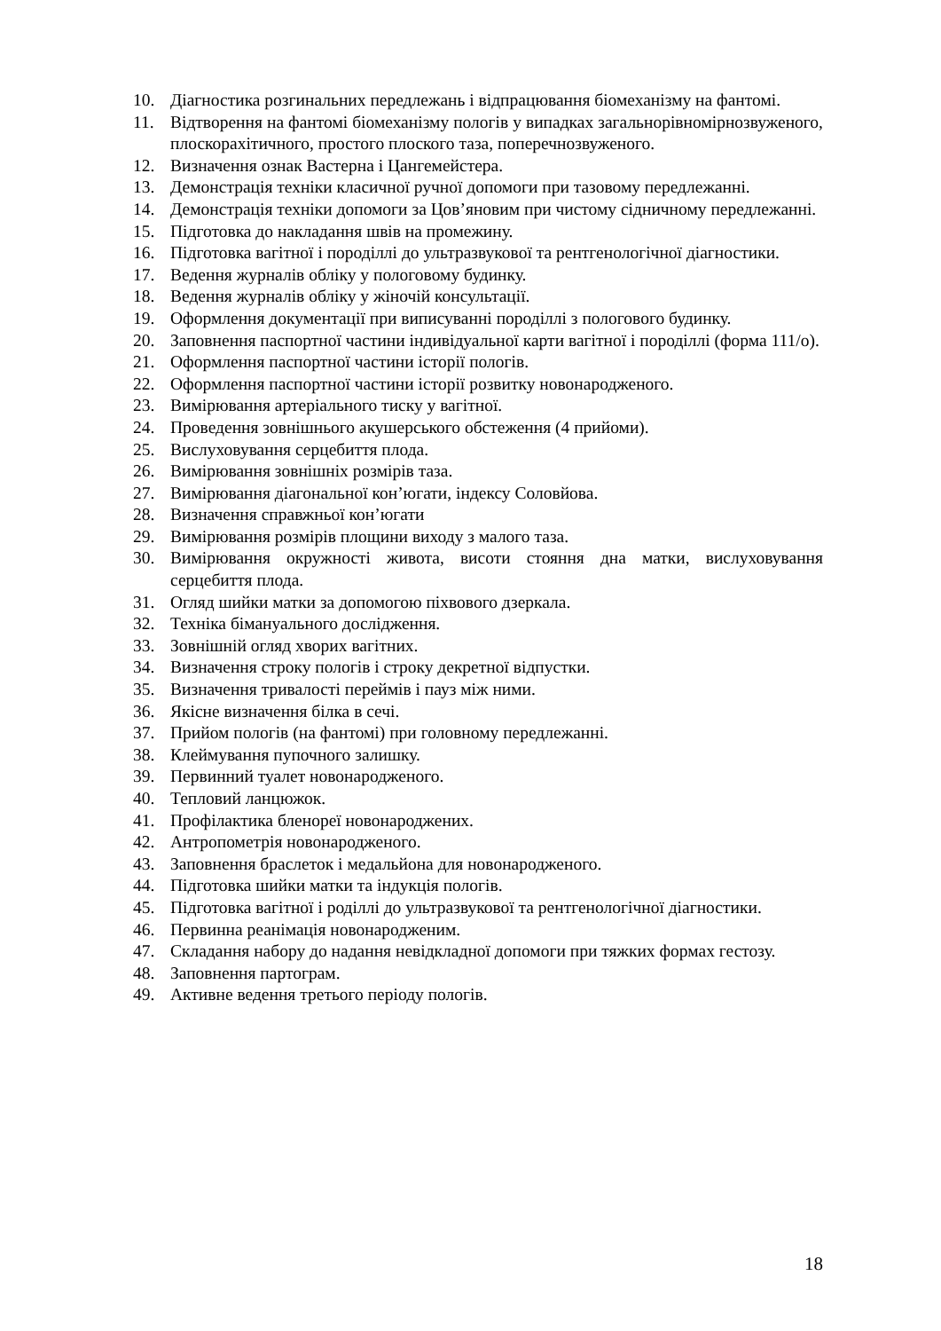10. Діагностика розгинальних передлежань і відпрацювання біомеханізму на фантомі.
11. Відтворення на фантомі біомеханізму пологів у випадках загальнорівномірнозвуженого, плоскорахітичного, простого плоского таза, поперечнозвуженого.
12. Визначення ознак Вастерна і Цангемейстера.
13. Демонстрація техніки класичної ручної допомоги при тазовому передлежанні.
14. Демонстрація техніки допомоги за Цов’яновим при чистому сідничному передлежанні.
15. Підготовка до накладання швів на промежину.
16. Підготовка вагітної і породіллі до ультразвукової та рентгенологічної діагностики.
17. Ведення журналів обліку у пологовому будинку.
18. Ведення журналів обліку у жіночій консультації.
19. Оформлення документації при виписуванні породіллі з пологового будинку.
20. Заповнення паспортної частини індивідуальної карти вагітної і породіллі (форма 111/о).
21. Оформлення паспортної частини історії пологів.
22. Оформлення паспортної частини історії розвитку новонародженого.
23. Вимірювання артеріального тиску у вагітної.
24. Проведення зовнішнього акушерського обстеження (4 прийоми).
25. Вислуховування серцебиття плода.
26. Вимірювання зовнішніх розмірів таза.
27. Вимірювання діагональної кон’югати, індексу Соловйова.
28. Визначення справжньої кон’югати
29. Вимірювання розмірів площини виходу з малого таза.
30. Вимірювання окружності живота, висоти стояння дна матки, вислуховування серцебиття плода.
31. Огляд шийки матки за допомогою піхвового дзеркала.
32. Техніка бімануального дослідження.
33. Зовнішній огляд хворих вагітних.
34. Визначення строку пологів і строку декретної відпустки.
35. Визначення тривалості переймів і пауз між ними.
36. Якісне визначення білка в сечі.
37. Прийом пологів (на фантомі) при головному передлежанні.
38. Клеймування пупочного залишку.
39. Первинний туалет новонародженого.
40. Тепловий ланцюжок.
41. Профілактика бленореї новонароджених.
42. Антропометрія новонародженого.
43. Заповнення браслеток і медальйона для новонародженого.
44. Підготовка шийки матки та індукція пологів.
45. Підготовка вагітної і роділлі до ультразвукової та рентгенологічної діагностики.
46. Первинна реанімація новонародженим.
47. Складання набору до надання невідкладної допомоги при тяжких формах гестозу.
48. Заповнення партограм.
49. Активне ведення третього періоду пологів.
18